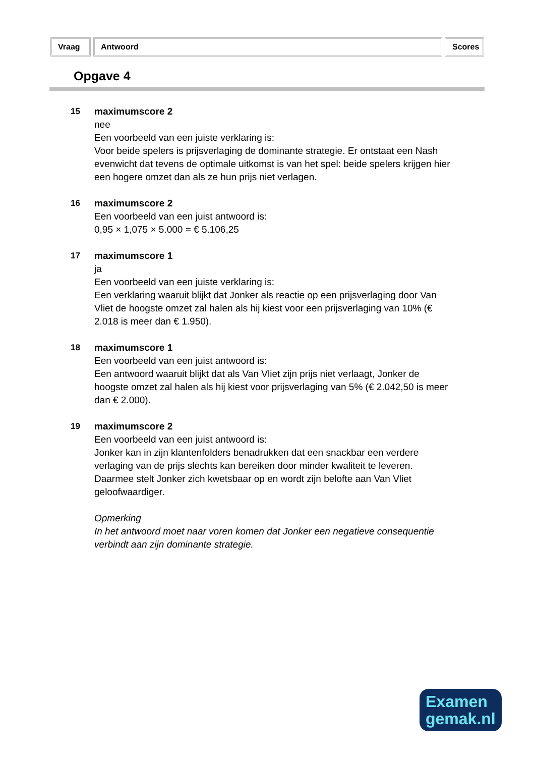Vraag Antwoord Scores
Opgave 4
15 maximumscore 2
nee
Een voorbeeld van een juiste verklaring is:
Voor beide spelers is prijsverlaging de dominante strategie. Er ontstaat een Nash evenwicht dat tevens de optimale uitkomst is van het spel: beide spelers krijgen hier een hogere omzet dan als ze hun prijs niet verlagen.
16 maximumscore 2
Een voorbeeld van een juist antwoord is:
0,95 × 1,075 × 5.000 = € 5.106,25
17 maximumscore 1
ja
Een voorbeeld van een juiste verklaring is:
Een verklaring waaruit blijkt dat Jonker als reactie op een prijsverlaging door Van Vliet de hoogste omzet zal halen als hij kiest voor een prijsverlaging van 10% (€ 2.018 is meer dan € 1.950).
18 maximumscore 1
Een voorbeeld van een juist antwoord is:
Een antwoord waaruit blijkt dat als Van Vliet zijn prijs niet verlaagt, Jonker de hoogste omzet zal halen als hij kiest voor prijsverlaging van 5% (€ 2.042,50 is meer dan € 2.000).
19 maximumscore 2
Een voorbeeld van een juist antwoord is:
Jonker kan in zijn klantenfolders benadrukken dat een snackbar een verdere verlaging van de prijs slechts kan bereiken door minder kwaliteit te leveren. Daarmee stelt Jonker zich kwetsbaar op en wordt zijn belofte aan Van Vliet geloofwaardiger.
Opmerking
In het antwoord moet naar voren komen dat Jonker een negatieve consequentie verbindt aan zijn dominante strategie.
Examen
gemak.nl